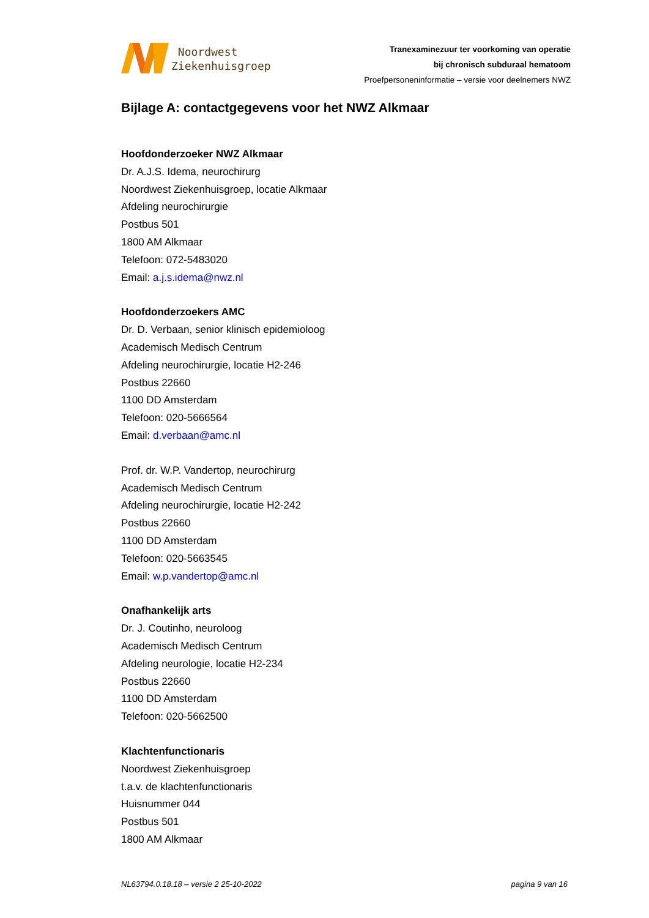Noordwest
Ziekenhuisgroep
Tranexaminezuur ter voorkoming van operatie
bij chronisch subduraal hematoom
Proefpersoneninformatie – versie voor deelnemers NWZ
Bijlage A: contactgegevens voor het NWZ Alkmaar
Hoofdonderzoeker NWZ Alkmaar
Dr. A.J.S. Idema, neurochirurg
Noordwest Ziekenhuisgroep, locatie Alkmaar
Afdeling neurochirurgie
Postbus 501
1800 AM Alkmaar
Telefoon: 072-5483020
Email: a.j.s.idema@nwz.nl
Hoofdonderzoekers AMC
Dr. D. Verbaan, senior klinisch epidemioloog
Academisch Medisch Centrum
Afdeling neurochirurgie, locatie H2-246
Postbus 22660
1100 DD Amsterdam
Telefoon: 020-5666564
Email: d.verbaan@amc.nl
Prof. dr. W.P. Vandertop, neurochirurg
Academisch Medisch Centrum
Afdeling neurochirurgie, locatie H2-242
Postbus 22660
1100 DD Amsterdam
Telefoon: 020-5663545
Email: w.p.vandertop@amc.nl
Onafhankelijk arts
Dr. J. Coutinho, neuroloog
Academisch Medisch Centrum
Afdeling neurologie, locatie H2-234
Postbus 22660
1100 DD Amsterdam
Telefoon: 020-5662500
Klachtenfunctionaris
Noordwest Ziekenhuisgroep
t.a.v. de klachtenfunctionaris
Huisnummer 044
Postbus 501
1800 AM Alkmaar
NL63794.0.18.18 – versie 2 25-10-2022 pagina 9 van 16